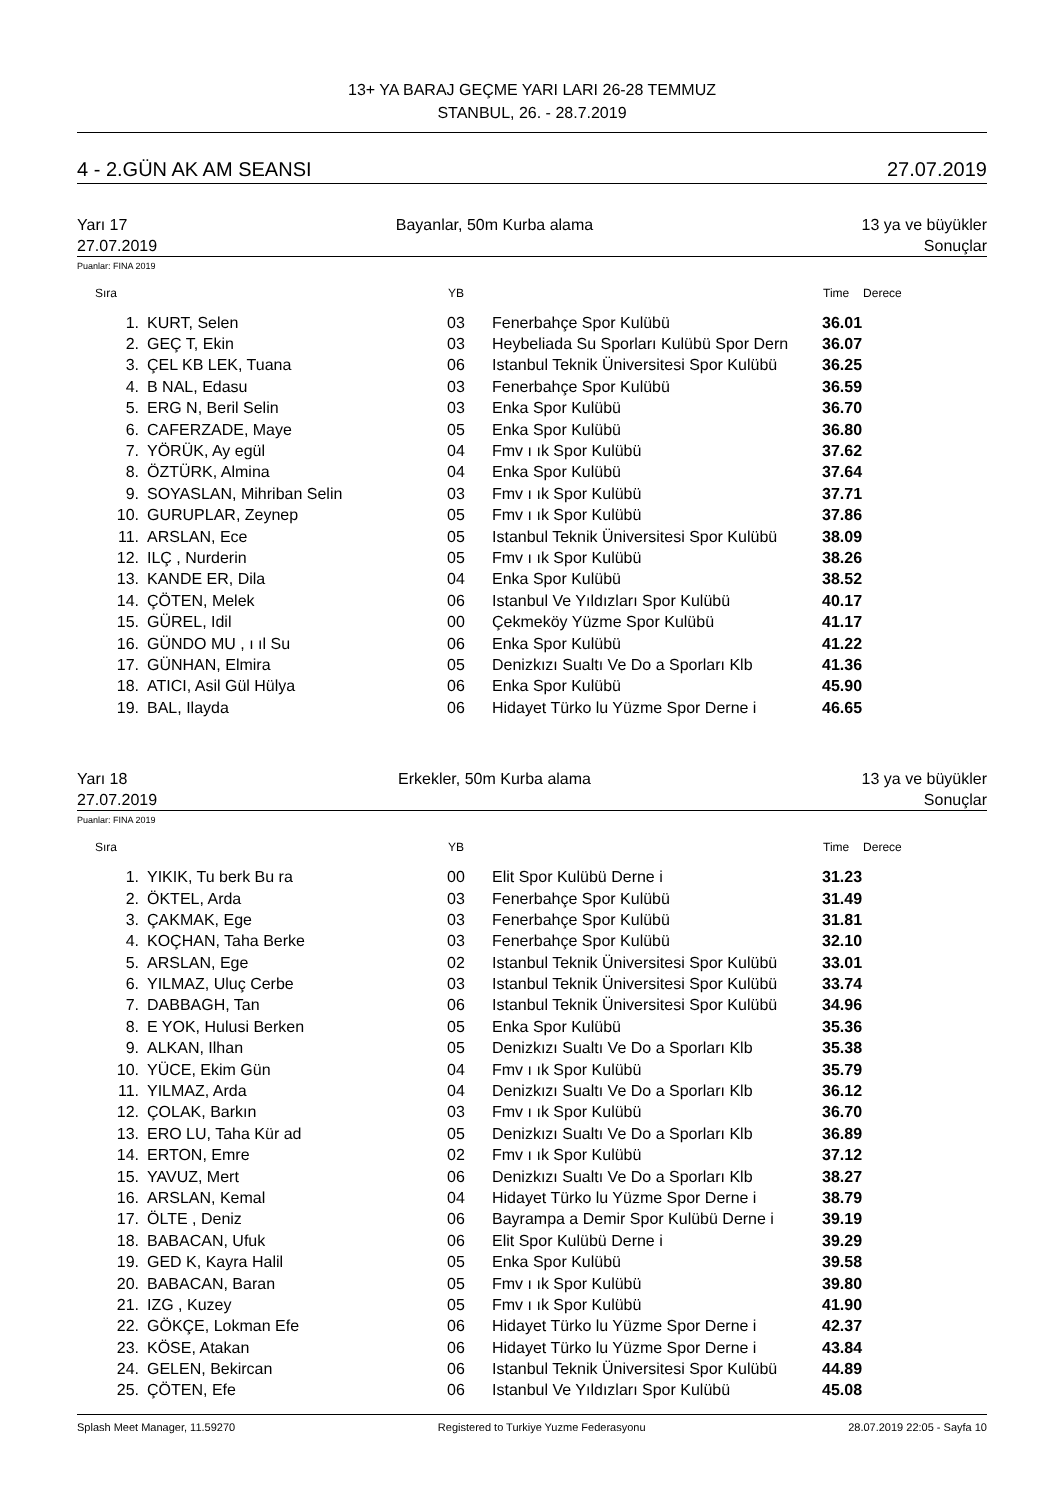13+ YA BARAJ GEÇME YARI LARI 26-28 TEMMUZ
STANBUL, 26. - 28.7.2019
4 - 2.GÜN AK AM SEANSI 27.07.2019
Yarı 17 Bayanlar, 50m Kurba alama 13 ya ve büyükler
27.07.2019 Sonuçlar
Puanlar: FINA 2019
| Sıra | | YB | | Time | Derece |
| --- | --- | --- | --- | --- | --- |
| 1. | KURT, Selen | 03 | Fenerbahçe Spor Kulübü | 36.01 | |
| 2. | GEÇ T, Ekin | 03 | Heybeliada Su Sporları Kulübü Spor Dern | 36.07 | |
| 3. | ÇEL KB LEK, Tuana | 06 | Istanbul Teknik Üniversitesi Spor Kulübü | 36.25 | |
| 4. | B NAL, Edasu | 03 | Fenerbahçe Spor Kulübü | 36.59 | |
| 5. | ERG N, Beril Selin | 03 | Enka Spor Kulübü | 36.70 | |
| 6. | CAFERZADE, Maye | 05 | Enka Spor Kulübü | 36.80 | |
| 7. | YÖRÜK, Ay egül | 04 | Fmv ı ık Spor Kulübü | 37.62 | |
| 8. | ÖZTÜRK, Almina | 04 | Enka Spor Kulübü | 37.64 | |
| 9. | SOYASLAN, Mihriban Selin | 03 | Fmv ı ık Spor Kulübü | 37.71 | |
| 10. | GURUPLAR, Zeynep | 05 | Fmv ı ık Spor Kulübü | 37.86 | |
| 11. | ARSLAN, Ece | 05 | Istanbul Teknik Üniversitesi Spor Kulübü | 38.09 | |
| 12. | ILÇ , Nurderin | 05 | Fmv ı ık Spor Kulübü | 38.26 | |
| 13. | KANDE ER, Dila | 04 | Enka Spor Kulübü | 38.52 | |
| 14. | ÇÖTEN, Melek | 06 | Istanbul Ve Yıldızları Spor Kulübü | 40.17 | |
| 15. | GÜREL, Idil | 00 | Çekmeköy Yüzme Spor Kulübü | 41.17 | |
| 16. | GÜNDO MU , ı ıl Su | 06 | Enka Spor Kulübü | 41.22 | |
| 17. | GÜNHAN, Elmira | 05 | Denizkızı Sualtı Ve Do a Sporları Klb | 41.36 | |
| 18. | ATICI, Asil Gül Hülya | 06 | Enka Spor Kulübü | 45.90 | |
| 19. | BAL, Ilayda | 06 | Hidayet Türko lu Yüzme Spor Derne i | 46.65 | |
Yarı 18 Erkekler, 50m Kurba alama 13 ya ve büyükler
27.07.2019 Sonuçlar
Puanlar: FINA 2019
| Sıra | | YB | | Time | Derece |
| --- | --- | --- | --- | --- | --- |
| 1. | YIKIK, Tu berk Bu ra | 00 | Elit Spor Kulübü Derne i | 31.23 | |
| 2. | ÖKTEL, Arda | 03 | Fenerbahçe Spor Kulübü | 31.49 | |
| 3. | ÇAKMAK, Ege | 03 | Fenerbahçe Spor Kulübü | 31.81 | |
| 4. | KOÇHAN, Taha Berke | 03 | Fenerbahçe Spor Kulübü | 32.10 | |
| 5. | ARSLAN, Ege | 02 | Istanbul Teknik Üniversitesi Spor Kulübü | 33.01 | |
| 6. | YILMAZ, Uluç Cerbe | 03 | Istanbul Teknik Üniversitesi Spor Kulübü | 33.74 | |
| 7. | DABBAGH, Tan | 06 | Istanbul Teknik Üniversitesi Spor Kulübü | 34.96 | |
| 8. | E YOK, Hulusi Berken | 05 | Enka Spor Kulübü | 35.36 | |
| 9. | ALKAN, Ilhan | 05 | Denizkızı Sualtı Ve Do a Sporları Klb | 35.38 | |
| 10. | YÜCE, Ekim Gün | 04 | Fmv ı ık Spor Kulübü | 35.79 | |
| 11. | YILMAZ, Arda | 04 | Denizkızı Sualtı Ve Do a Sporları Klb | 36.12 | |
| 12. | ÇOLAK, Barkın | 03 | Fmv ı ık Spor Kulübü | 36.70 | |
| 13. | ERO LU, Taha Kür ad | 05 | Denizkızı Sualtı Ve Do a Sporları Klb | 36.89 | |
| 14. | ERTON, Emre | 02 | Fmv ı ık Spor Kulübü | 37.12 | |
| 15. | YAVUZ, Mert | 06 | Denizkızı Sualtı Ve Do a Sporları Klb | 38.27 | |
| 16. | ARSLAN, Kemal | 04 | Hidayet Türko lu Yüzme Spor Derne i | 38.79 | |
| 17. | ÖLTE , Deniz | 06 | Bayrampa a Demir Spor Kulübü Derne i | 39.19 | |
| 18. | BABACAN, Ufuk | 06 | Elit Spor Kulübü Derne i | 39.29 | |
| 19. | GED K, Kayra Halil | 05 | Enka Spor Kulübü | 39.58 | |
| 20. | BABACAN, Baran | 05 | Fmv ı ık Spor Kulübü | 39.80 | |
| 21. | IZG , Kuzey | 05 | Fmv ı ık Spor Kulübü | 41.90 | |
| 22. | GÖKÇE, Lokman Efe | 06 | Hidayet Türko lu Yüzme Spor Derne i | 42.37 | |
| 23. | KÖSE, Atakan | 06 | Hidayet Türko lu Yüzme Spor Derne i | 43.84 | |
| 24. | GELEN, Bekircan | 06 | Istanbul Teknik Üniversitesi Spor Kulübü | 44.89 | |
| 25. | ÇÖTEN, Efe | 06 | Istanbul Ve Yıldızları Spor Kulübü | 45.08 | |
Splash Meet Manager, 11.59270 Registered to Turkiye Yuzme Federasyonu 28.07.2019 22:05 - Sayfa 10